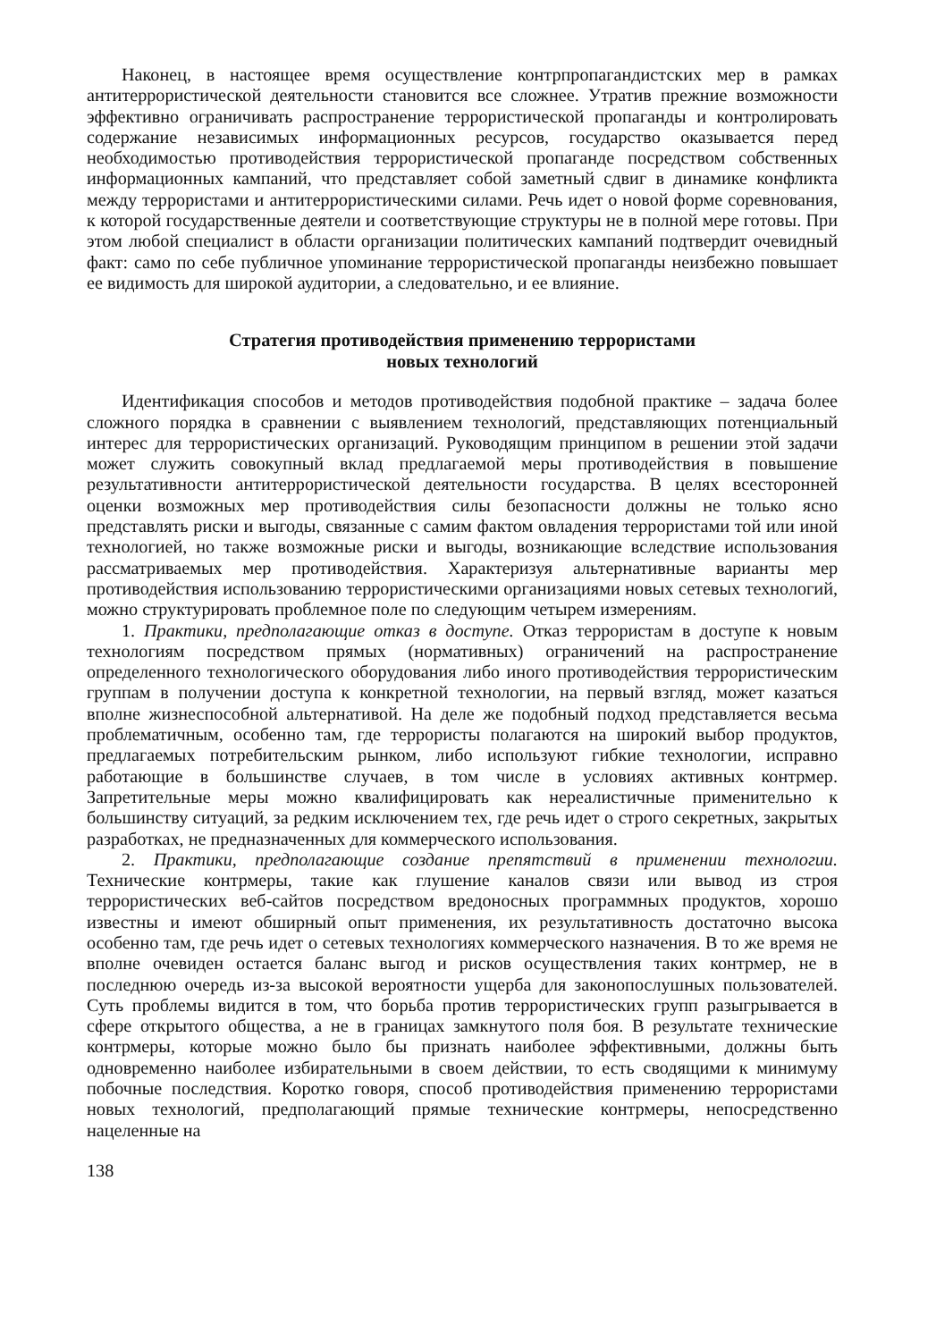Наконец, в настоящее время осуществление контрпропагандистских мер в рамках антитеррористической деятельности становится все сложнее. Утратив прежние возможности эффективно ограничивать распространение террористической пропаганды и контролировать содержание независимых информационных ресурсов, государство оказывается перед необходимостью противодействия террористической пропаганде посредством собственных информационных кампаний, что представляет собой заметный сдвиг в динамике конфликта между террористами и антитеррористическими силами. Речь идет о новой форме соревнования, к которой государственные деятели и соответствующие структуры не в полной мере готовы. При этом любой специалист в области организации политических кампаний подтвердит очевидный факт: само по себе публичное упоминание террористической пропаганды неизбежно повышает ее видимость для широкой аудитории, а следовательно, и ее влияние.
Стратегия противодействия применению террористами
новых технологий
Идентификация способов и методов противодействия подобной практике – задача более сложного порядка в сравнении с выявлением технологий, представляющих потенциальный интерес для террористических организаций. Руководящим принципом в решении этой задачи может служить совокупный вклад предлагаемой меры противодействия в повышение результативности антитеррористической деятельности государства. В целях всесторонней оценки возможных мер противодействия силы безопасности должны не только ясно представлять риски и выгоды, связанные с самим фактом овладения террористами той или иной технологией, но также возможные риски и выгоды, возникающие вследствие использования рассматриваемых мер противодействия. Характеризуя альтернативные варианты мер противодействия использованию террористическими организациями новых сетевых технологий, можно структурировать проблемное поле по следующим четырем измерениям.
1. Практики, предполагающие отказ в доступе. Отказ террористам в доступе к новым технологиям посредством прямых (нормативных) ограничений на распространение определенного технологического оборудования либо иного противодействия террористическим группам в получении доступа к конкретной технологии, на первый взгляд, может казаться вполне жизнеспособной альтернативой. На деле же подобный подход представляется весьма проблематичным, особенно там, где террористы полагаются на широкий выбор продуктов, предлагаемых потребительским рынком, либо используют гибкие технологии, исправно работающие в большинстве случаев, в том числе в условиях активных контрмер. Запретительные меры можно квалифицировать как нереалистичные применительно к большинству ситуаций, за редким исключением тех, где речь идет о строго секретных, закрытых разработках, не предназначенных для коммерческого использования.
2. Практики, предполагающие создание препятствий в применении технологии. Технические контрмеры, такие как глушение каналов связи или вывод из строя террористических веб-сайтов посредством вредоносных программных продуктов, хорошо известны и имеют обширный опыт применения, их результативность достаточно высока особенно там, где речь идет о сетевых технологиях коммерческого назначения. В то же время не вполне очевиден остается баланс выгод и рисков осуществления таких контрмер, не в последнюю очередь из-за высокой вероятности ущерба для законопослушных пользователей. Суть проблемы видится в том, что борьба против террористических групп разыгрывается в сфере открытого общества, а не в границах замкнутого поля боя. В результате технические контрмеры, которые можно было бы признать наиболее эффективными, должны быть одновременно наиболее избирательными в своем действии, то есть сводящими к минимуму побочные последствия. Коротко говоря, способ противодействия применению террористами новых технологий, предполагающий прямые технические контрмеры, непосредственно нацеленные на
138